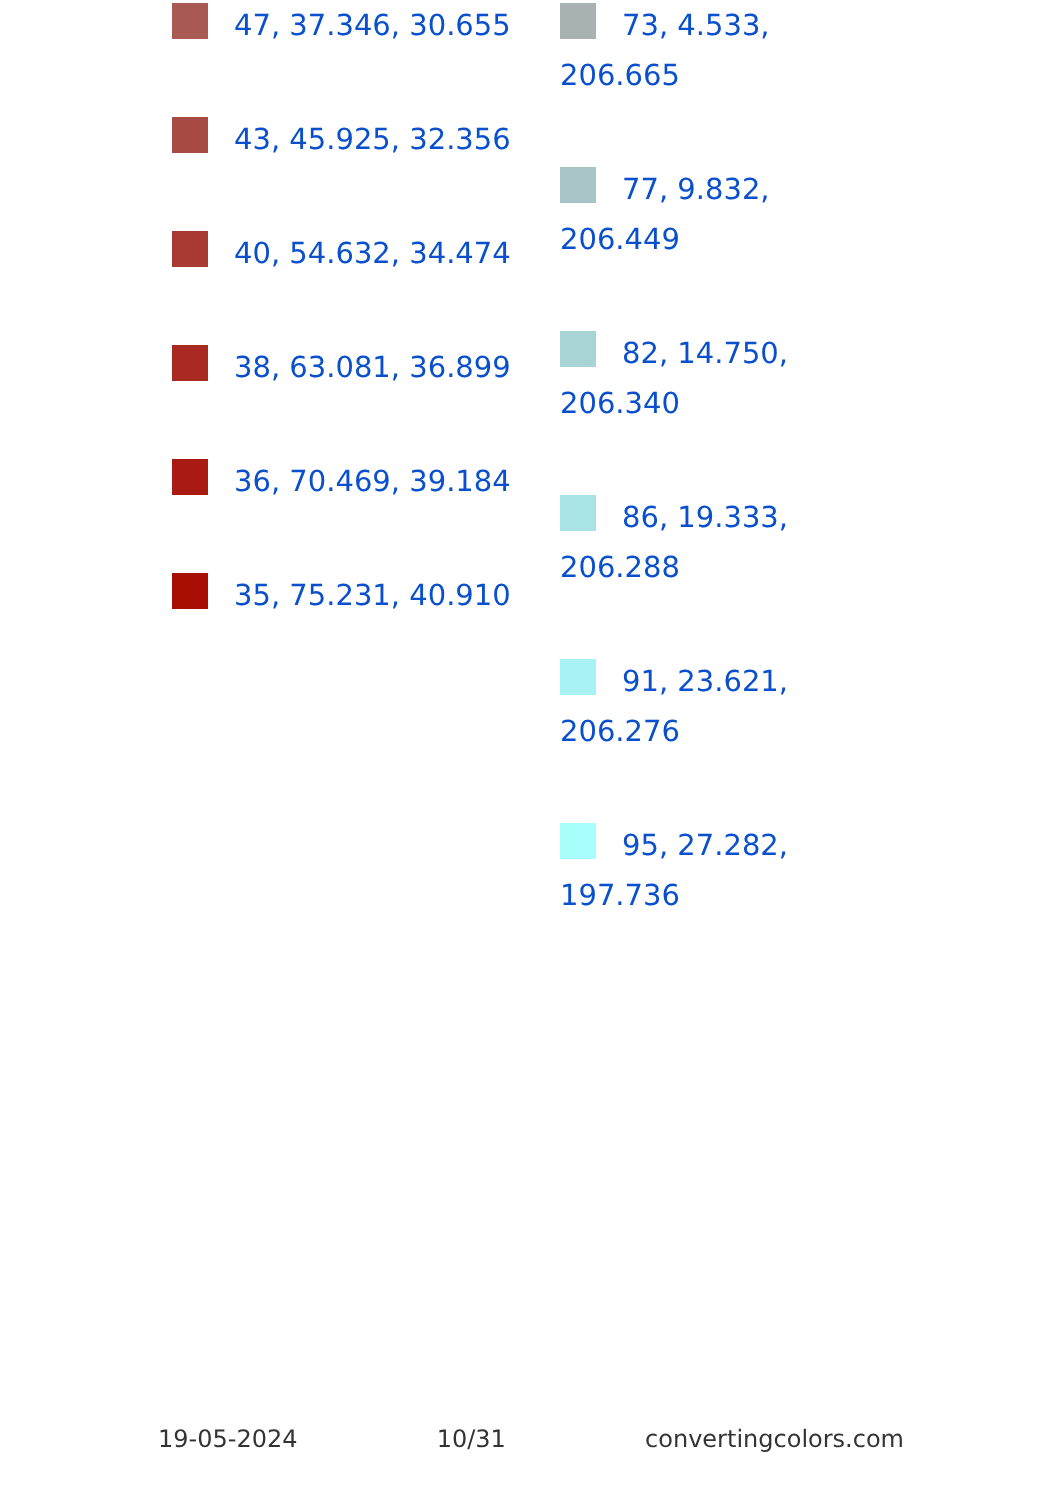47, 37.346, 30.655
43, 45.925, 32.356
40, 54.632, 34.474
38, 63.081, 36.899
36, 70.469, 39.184
35, 75.231, 40.910
73, 4.533, 206.665
77, 9.832, 206.449
82, 14.750, 206.340
86, 19.333, 206.288
91, 23.621, 206.276
95, 27.282, 197.736
19-05-2024 10/31 convertingcolors.com